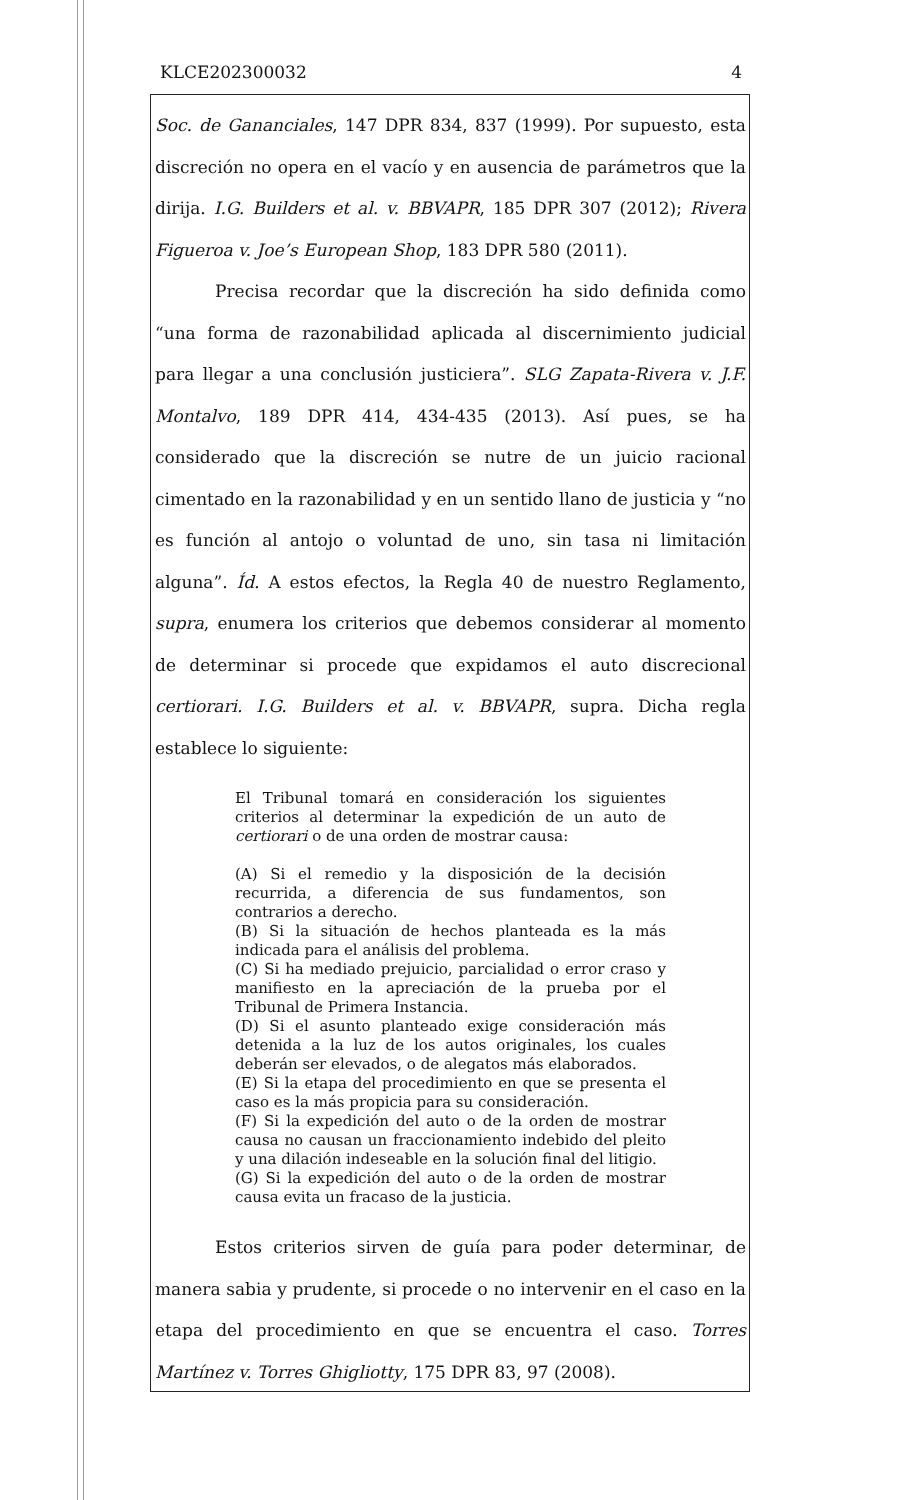KLCE202300032 4
Soc. de Gananciales, 147 DPR 834, 837 (1999). Por supuesto, esta discreción no opera en el vacío y en ausencia de parámetros que la dirija. I.G. Builders et al. v. BBVAPR, 185 DPR 307 (2012); Rivera Figueroa v. Joe’s European Shop, 183 DPR 580 (2011).
Precisa recordar que la discreción ha sido definida como “una forma de razonabilidad aplicada al discernimiento judicial para llegar a una conclusión justiciera”. SLG Zapata-Rivera v. J.F. Montalvo, 189 DPR 414, 434-435 (2013). Así pues, se ha considerado que la discreción se nutre de un juicio racional cimentado en la razonabilidad y en un sentido llano de justicia y “no es función al antojo o voluntad de uno, sin tasa ni limitación alguna”. Íd. A estos efectos, la Regla 40 de nuestro Reglamento, supra, enumera los criterios que debemos considerar al momento de determinar si procede que expidamos el auto discrecional certiorari. I.G. Builders et al. v. BBVAPR, supra. Dicha regla establece lo siguiente:
El Tribunal tomará en consideración los siguientes criterios al determinar la expedición de un auto de certiorari o de una orden de mostrar causa:
(A) Si el remedio y la disposición de la decisión recurrida, a diferencia de sus fundamentos, son contrarios a derecho.
(B) Si la situación de hechos planteada es la más indicada para el análisis del problema.
(C) Si ha mediado prejuicio, parcialidad o error craso y manifiesto en la apreciación de la prueba por el Tribunal de Primera Instancia.
(D) Si el asunto planteado exige consideración más detenida a la luz de los autos originales, los cuales deberán ser elevados, o de alegatos más elaborados.
(E) Si la etapa del procedimiento en que se presenta el caso es la más propicia para su consideración.
(F) Si la expedición del auto o de la orden de mostrar causa no causan un fraccionamiento indebido del pleito y una dilación indeseable en la solución final del litigio.
(G) Si la expedición del auto o de la orden de mostrar causa evita un fracaso de la justicia.
Estos criterios sirven de guía para poder determinar, de manera sabia y prudente, si procede o no intervenir en el caso en la etapa del procedimiento en que se encuentra el caso. Torres Martínez v. Torres Ghigliotty, 175 DPR 83, 97 (2008).